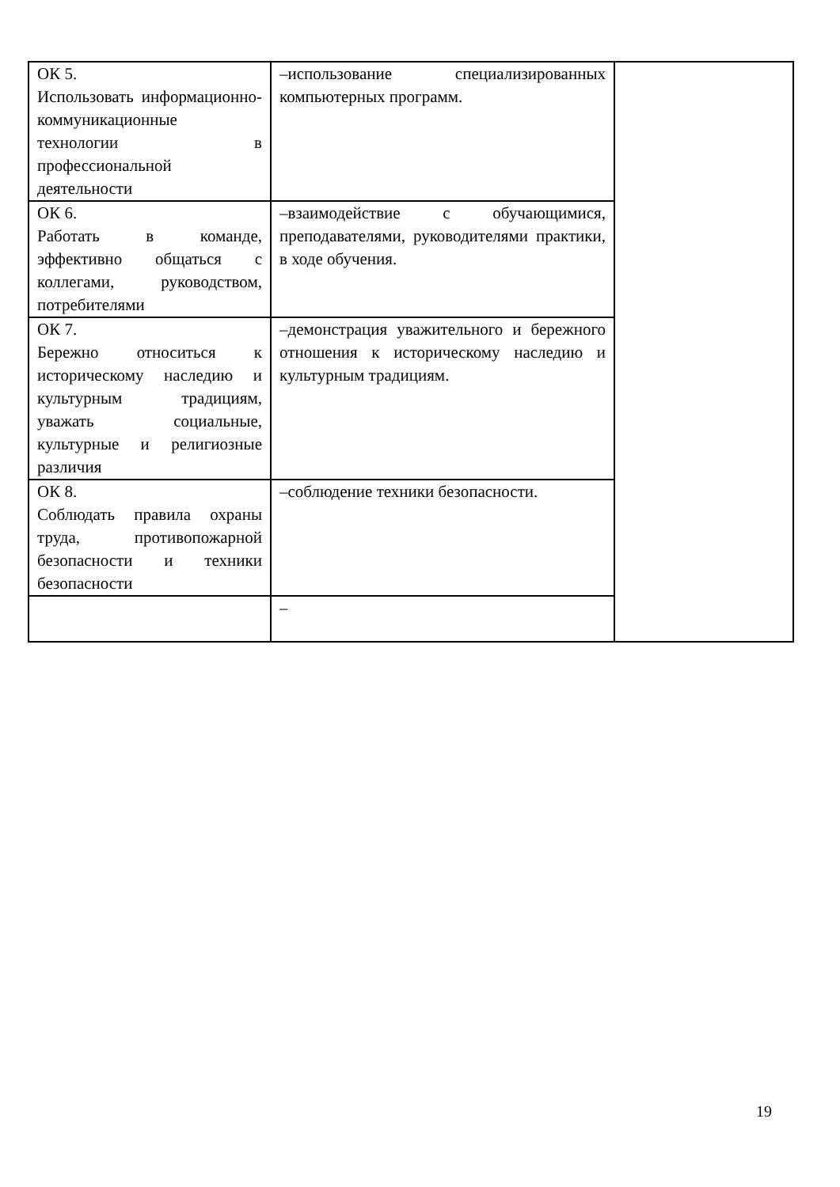| ОК 5. Использовать информационно-коммуникационные технологии в профессиональной деятельности | –использование специализированных компьютерных программ. | |
| ОК 6. Работать в команде, эффективно общаться с коллегами, руководством, потребителями | –взаимодействие с обучающимися, преподавателями, руководителями практики, в ходе обучения. | |
| ОК 7. Бережно относиться к историческому наследию и культурным традициям, уважать социальные, культурные и религиозные различия | –демонстрация уважительного и бережного отношения к историческому наследию и культурным традициям. | |
| ОК 8. Соблюдать правила охраны труда, противопожарной безопасности и техники безопасности | –соблюдение техники безопасности. | |
| | – | |
19